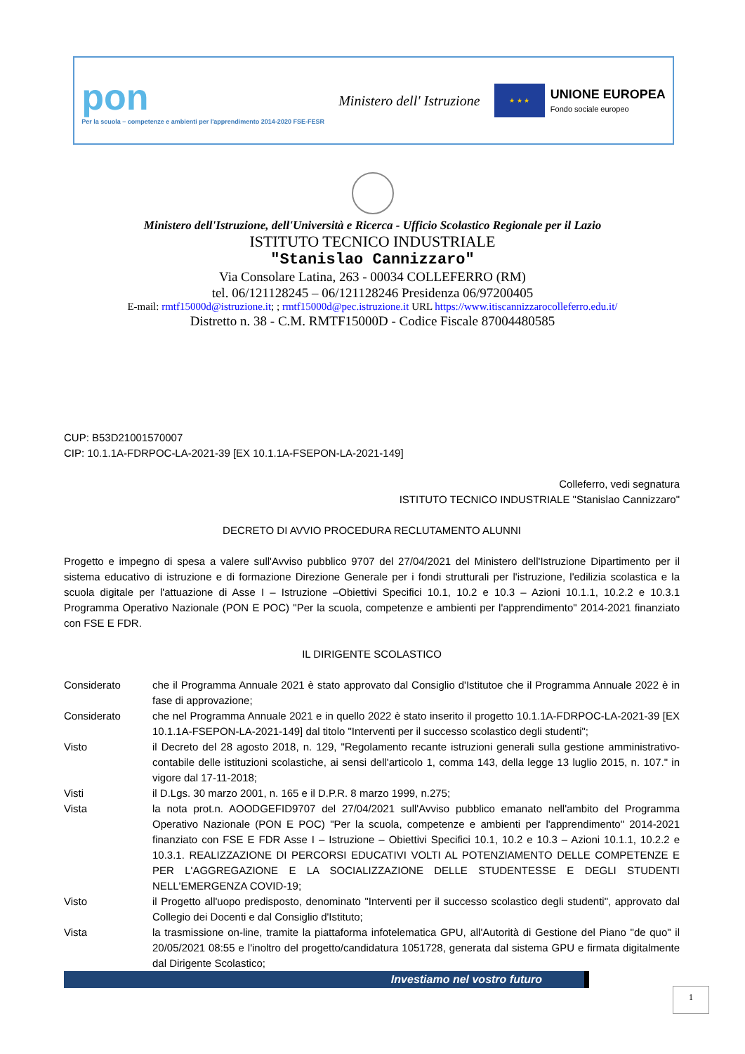pon
Per la scuola – competenze e ambienti per l'apprendimento 2014-2020 FSE-FESR
Ministero dell' Istruzione
★ ★ ★
UNIONE EUROPEA
Fondo sociale europeo
Ministero dell'Istruzione, dell'Università e Ricerca - Ufficio Scolastico Regionale per il Lazio
ISTITUTO TECNICO INDUSTRIALE
"Stanislao Cannizzaro"
Via Consolare Latina, 263 - 00034 COLLEFERRO (RM)
tel. 06/121128245 – 06/121128246 Presidenza 06/97200405
E-mail: rmtf15000d@istruzione.it; ; rmtf15000d@pec.istruzione.it URL https://www.itiscannizzarocolleferro.edu.it/
Distretto n. 38 - C.M. RMTF15000D - Codice Fiscale 87004480585
CUP: B53D21001570007
CIP: 10.1.1A-FDRPOC-LA-2021-39 [EX 10.1.1A-FSEPON-LA-2021-149]
Colleferro, vedi segnatura
ISTITUTO TECNICO INDUSTRIALE "Stanislao Cannizzaro"
DECRETO DI AVVIO PROCEDURA RECLUTAMENTO ALUNNI
Progetto e impegno di spesa a valere sull'Avviso pubblico 9707 del 27/04/2021 del Ministero dell'Istruzione Dipartimento per il sistema educativo di istruzione e di formazione Direzione Generale per i fondi strutturali per l'istruzione, l'edilizia scolastica e la scuola digitale per l'attuazione di Asse I – Istruzione –Obiettivi Specifici 10.1, 10.2 e 10.3 – Azioni 10.1.1, 10.2.2 e 10.3.1 Programma Operativo Nazionale (PON E POC) "Per la scuola, competenze e ambienti per l'apprendimento" 2014-2021 finanziato con FSE E FDR.
IL DIRIGENTE SCOLASTICO
Considerato che il Programma Annuale 2021 è stato approvato dal Consiglio d'Istitutoe che il Programma Annuale 2022 è in fase di approvazione;
Considerato che nel Programma Annuale 2021 e in quello 2022 è stato inserito il progetto 10.1.1A-FDRPOC-LA-2021-39 [EX 10.1.1A-FSEPON-LA-2021-149] dal titolo "Interventi per il successo scolastico degli studenti";
Visto il Decreto del 28 agosto 2018, n. 129, "Regolamento recante istruzioni generali sulla gestione amministrativo-contabile delle istituzioni scolastiche, ai sensi dell'articolo 1, comma 143, della legge 13 luglio 2015, n. 107." in vigore dal 17-11-2018;
Visti il D.Lgs. 30 marzo 2001, n. 165 e il D.P.R. 8 marzo 1999, n.275;
Vista la nota prot.n. AOODGEFID9707 del 27/04/2021 sull'Avviso pubblico emanato nell'ambito del Programma Operativo Nazionale (PON E POC) "Per la scuola, competenze e ambienti per l'apprendimento" 2014-2021 finanziato con FSE E FDR Asse I – Istruzione – Obiettivi Specifici 10.1, 10.2 e 10.3 – Azioni 10.1.1, 10.2.2 e 10.3.1. REALIZZAZIONE DI PERCORSI EDUCATIVI VOLTI AL POTENZIAMENTO DELLE COMPETENZE E PER L'AGGREGAZIONE E LA SOCIALIZZAZIONE DELLE STUDENTESSE E DEGLI STUDENTI NELL'EMERGENZA COVID-19;
Visto il Progetto all'uopo predisposto, denominato "Interventi per il successo scolastico degli studenti", approvato dal Collegio dei Docenti e dal Consiglio d'Istituto;
Vista la trasmissione on-line, tramite la piattaforma infotelematica GPU, all'Autorità di Gestione del Piano "de quo" il 20/05/2021 08:55 e l'inoltro del progetto/candidatura 1051728, generata dal sistema GPU e firmata digitalmente dal Dirigente Scolastico;
Investiamo nel vostro futuro
1